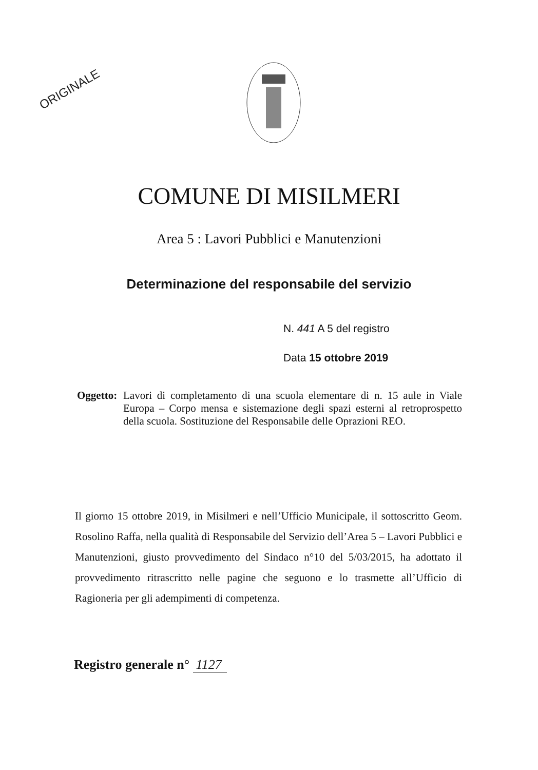ORIGINALE
COMUNE DI MISILMERI
Area 5 : Lavori Pubblici e Manutenzioni
Determinazione del responsabile del servizio
N. 441 A 5 del registro
Data 15 ottobre 2019
Oggetto:
Lavori di completamento di una scuola elementare di n. 15 aule in Viale Europa – Corpo mensa e sistemazione degli spazi esterni al retroprospetto della scuola. Sostituzione del Responsabile delle Oprazioni REO.
Il giorno 15 ottobre 2019, in Misilmeri e nell’Ufficio Municipale, il sottoscritto Geom. Rosolino Raffa, nella qualità di Responsabile del Servizio dell’Area 5 – Lavori Pubblici e Manutenzioni, giusto provvedimento del Sindaco n°10 del 5/03/2015, ha adottato il provvedimento ritrascritto nelle pagine che seguono e lo trasmette all’Ufficio di Ragioneria per gli adempimenti di competenza.
Registro generale n° 1127